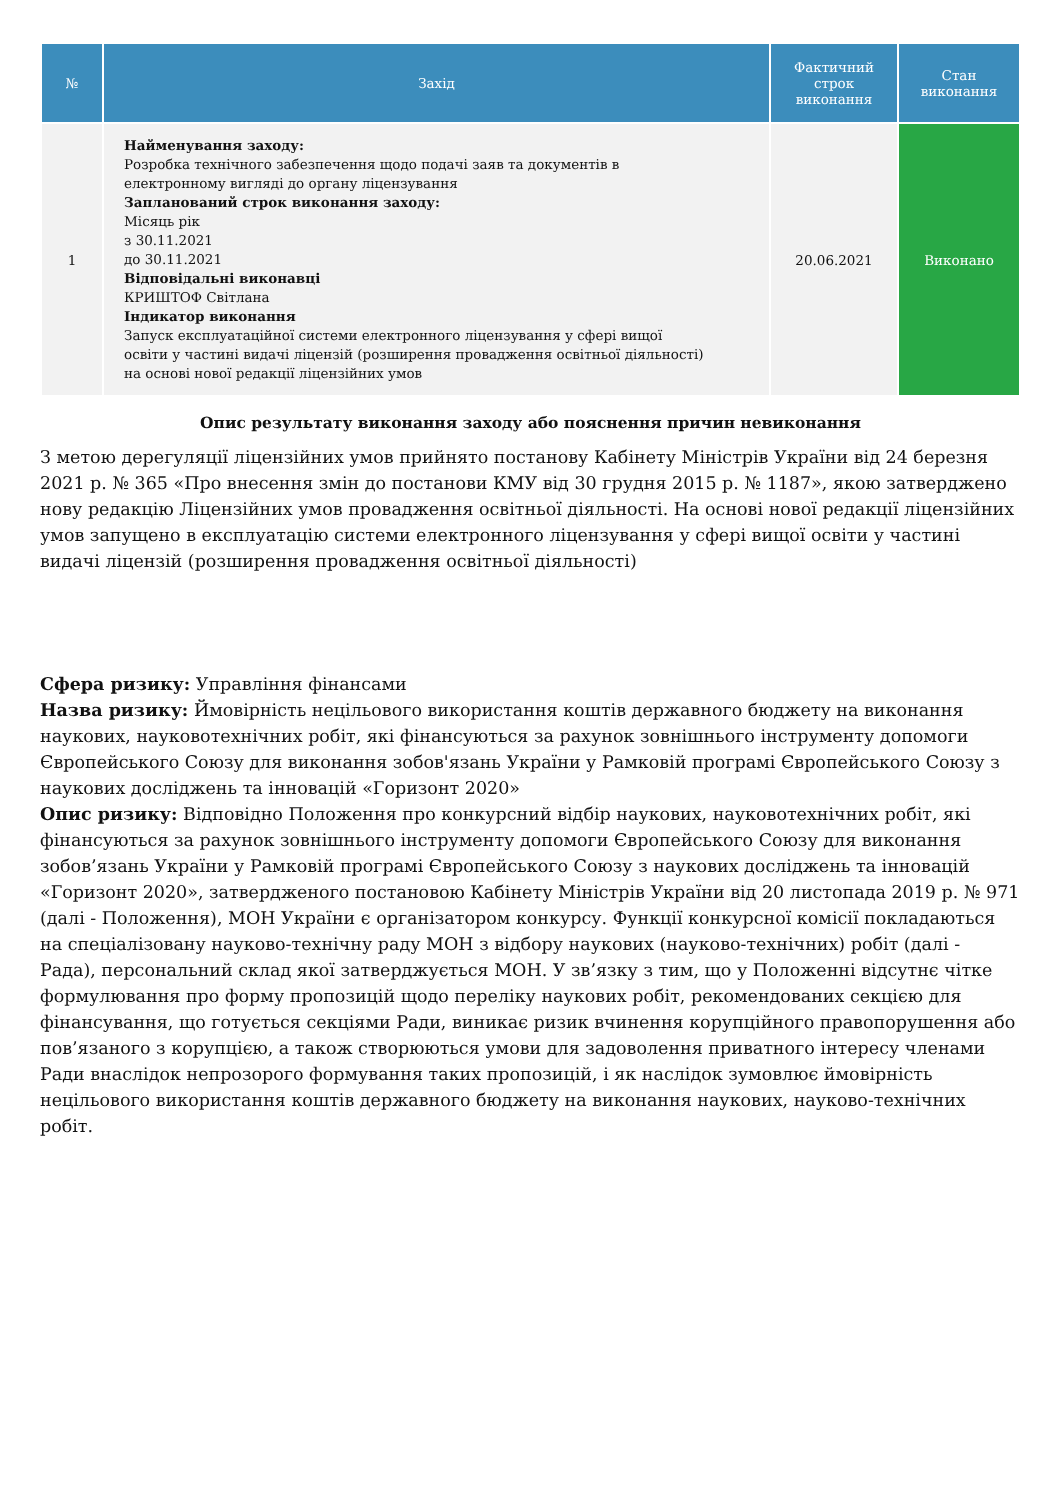| № | Захід | Фактичний строк виконання | Стан виконання |
| --- | --- | --- | --- |
| 1 | Найменування заходу: Розробка технічного забезпечення щодо подачі заяв та документів в електронному вигляді до органу ліцензування Запланований строк виконання заходу: Місяць рік з 30.11.2021 до 30.11.2021 Відповідальні виконавці КРИШТОФ Світлана Індикатор виконання Запуск експлуатаційної системи електронного ліцензування у сфері вищої освіти у частині видачі ліцензій (розширення провадження освітньої діяльності) на основі нової редакції ліцензійних умов | 20.06.2021 | Виконано |
Опис результату виконання заходу або пояснення причин невиконання
З метою дерегуляції ліцензійних умов прийнято постанову Кабінету Міністрів України від 24 березня 2021 р. № 365 «Про внесення змін до постанови КМУ від 30 грудня 2015 р. № 1187», якою затверджено нову редакцію Ліцензійних умов провадження освітньої діяльності. На основі нової редакції ліцензійних умов запущено в експлуатацію системи електронного ліцензування у сфері вищої освіти у частині видачі ліцензій (розширення провадження освітньої діяльності)
Сфера ризику: Управління фінансами
Назва ризику: Ймовірність нецільового використання коштів державного бюджету на виконання наукових, науковотехнічних робіт, які фінансуються за рахунок зовнішнього інструменту допомоги Європейського Союзу для виконання зобов'язань України у Рамковій програмі Європейського Союзу з наукових досліджень та інновацій «Горизонт 2020»
Опис ризику: Відповідно Положення про конкурсний відбір наукових, науковотехнічних робіт, які фінансуються за рахунок зовнішнього інструменту допомоги Європейського Союзу для виконання зобов’язань України у Рамковій програмі Європейського Союзу з наукових досліджень та інновацій «Горизонт 2020», затвердженого постановою Кабінету Міністрів України від 20 листопада 2019 р. № 971 (далі - Положення), МОН України є організатором конкурсу. Функції конкурсної комісії покладаються на спеціалізовану науково-технічну раду МОН з відбору наукових (науково-технічних) робіт (далі - Рада), персональний склад якої затверджується МОН. У зв’язку з тим, що у Положенні відсутнє чітке формулювання про форму пропозицій щодо переліку наукових робіт, рекомендованих секцією для фінансування, що готується секціями Ради, виникає ризик вчинення корупційного правопорушення або пов’язаного з корупцією, а також створюються умови для задоволення приватного інтересу членами Ради внаслідок непрозорого формування таких пропозицій, і як наслідок зумовлює ймовірність нецільового використання коштів державного бюджету на виконання наукових, науково-технічних робіт.